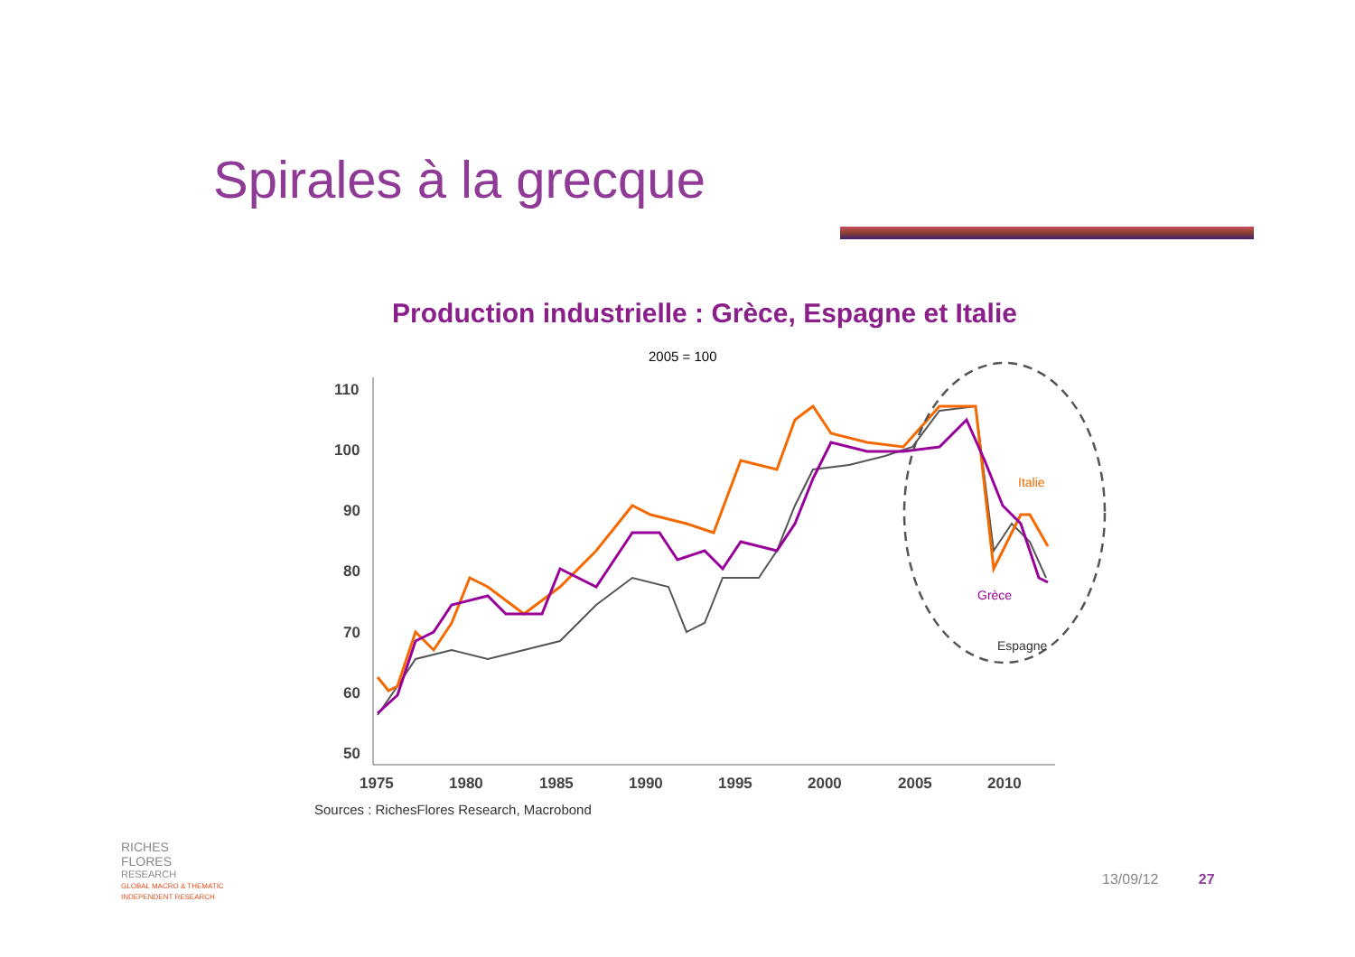Spirales à la grecque
Production industrielle : Grèce, Espagne et Italie
2005 = 100
110
100
90
80
70
60
50
1975
1980
1985
1990
1995
2000
2005
2010
Italie
Grèce
Espagne
Sources : RichesFlores Research, Macrobond
RICHES
FLORES
RESEARCH
GLOBAL MACRO & THEMATIC
INDEPENDENT RESEARCH
13/09/12 27